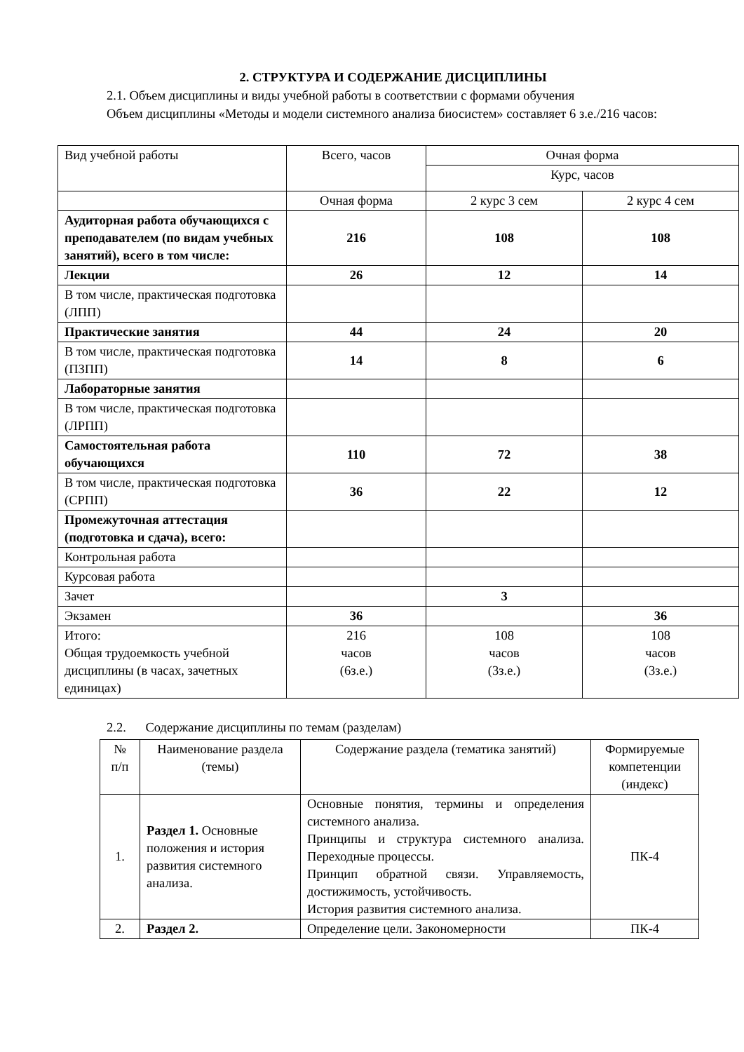2. СТРУКТУРА И СОДЕРЖАНИЕ ДИСЦИПЛИНЫ
2.1. Объем дисциплины и виды учебной работы в соответствии с формами обучения
Объем дисциплины «Методы и модели системного анализа биосистем» составляет 6 з.е./216 часов:
| Вид учебной работы | Всего, часов | Очная форма | |
| --- | --- | --- | --- |
| | | Курс, часов | |
| | Очная форма | 2 курс 3 сем | 2 курс 4 сем |
| Аудиторная работа обучающихся с преподавателем (по видам учебных занятий), всего в том числе: | 216 | 108 | 108 |
| Лекции | 26 | 12 | 14 |
| В том числе, практическая подготовка (ЛПП) | | | |
| Практические занятия | 44 | 24 | 20 |
| В том числе, практическая подготовка (ПЗПП) | 14 | 8 | 6 |
| Лабораторные занятия | | | |
| В том числе, практическая подготовка (ЛРПП) | | | |
| Самостоятельная работа обучающихся | 110 | 72 | 38 |
| В том числе, практическая подготовка (СРПП) | 36 | 22 | 12 |
| Промежуточная аттестация (подготовка и сдача), всего: | | | |
| Контрольная работа | | | |
| Курсовая работа | | | |
| Зачет | | 3 | |
| Экзамен | 36 | | 36 |
| Итого: Общая трудоемкость учебной дисциплины (в часах, зачетных единицах) | 216 часов (6з.е.) | 108 часов (3з.е.) | 108 часов (3з.е.) |
2.2. Содержание дисциплины по темам (разделам)
| № п/п | Наименование раздела (темы) | Содержание раздела (тематика занятий) | Формируемые компетенции (индекс) |
| --- | --- | --- | --- |
| 1. | Раздел 1. Основные положения и история развития системного анализа. | Основные понятия, термины и определения системного анализа. Принципы и структура системного анализа. Переходные процессы. Принцип обратной связи. Управляемость, достижимость, устойчивость. История развития системного анализа. | ПК-4 |
| 2. | Раздел 2. | Определение цели. Закономерности | ПК-4 |